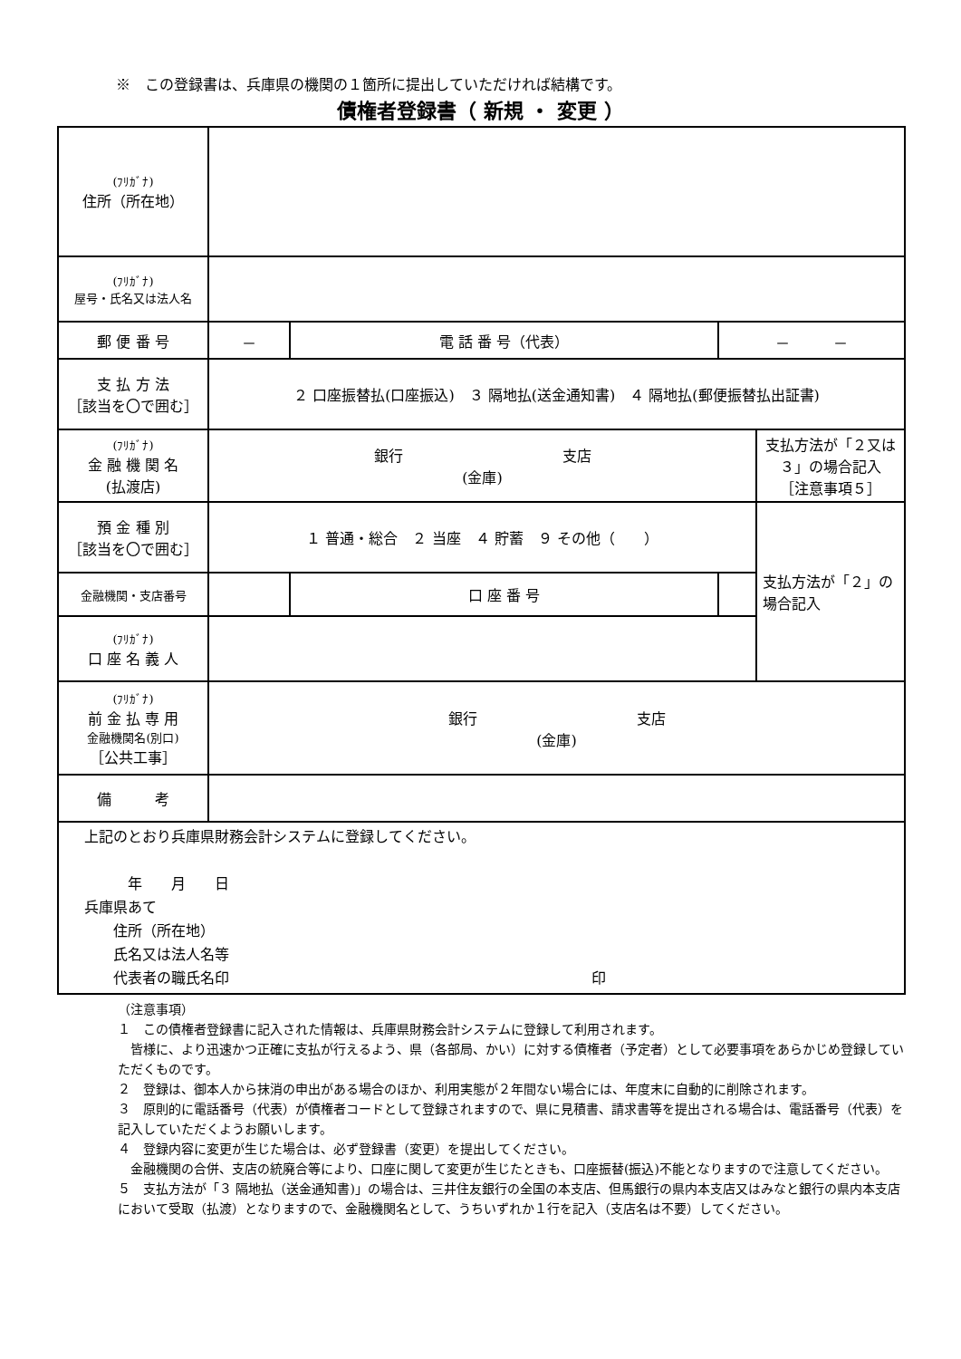※　この登録書は、兵庫県の機関の１箇所に提出していただければ結構です。
債権者登録書（ 新規 ・ 変更 ）
| (ﾌﾘｶﾞﾅ) 住所（所在地） | | | | |
| (ﾌﾘｶﾞﾅ) 屋号・氏名又は法人名 | | | | |
| 郵 便 番 号 | － | 電 話 番 号（代表） | － － | |
| 支 払 方 法 ［該当を〇で囲む］ | ２ 口座振替払(口座振込) ３ 隔地払(送金通知書) ４ 隔地払(郵便振替払出証書) | | | |
| (ﾌﾘｶﾞﾅ) 金 融 機 関 名 (払渡店) | 銀行 支店 (金庫) | | | 支払方法が「２又は３」の場合記入 ［注意事項５］ |
| 預 金 種 別 ［該当を〇で囲む］ | １ 普通・総合 ２ 当座 ４ 貯蓄 ９ その他（ ） | | | 支払方法が「２」の場合記入 |
| 金融機関・支店番号 | | 口 座 番 号 | | |
| (ﾌﾘｶﾞﾅ) 口 座 名 義 人 | | | | |
| (ﾌﾘｶﾞﾅ) 前 金 払 専 用 金融機関名(別口) ［公共工事］ | 銀行 支店 (金庫) | | | |
| 備 考 | | | | |
| 上記のとおり兵庫県財務会計システムに登録してください。 年 月 日 兵庫県あて 住所（所在地） 氏名又は法人名等 代表者の職氏名印 印 | | | | |
（注意事項）
１　この債権者登録書に記入された情報は、兵庫県財務会計システムに登録して利用されます。
　皆様に、より迅速かつ正確に支払が行えるよう、県（各部局、かい）に対する債権者（予定者）として必要事項をあらかじめ登録していただくものです。
２　登録は、御本人から抹消の申出がある場合のほか、利用実態が２年間ない場合には、年度末に自動的に削除されます。
３　原則的に電話番号（代表）が債権者コードとして登録されますので、県に見積書、請求書等を提出される場合は、電話番号（代表）を記入していただくようお願いします。
４　登録内容に変更が生じた場合は、必ず登録書（変更）を提出してください。
　金融機関の合併、支店の統廃合等により、口座に関して変更が生じたときも、口座振替(振込)不能となりますので注意してください。
５　支払方法が「３ 隔地払（送金通知書)」の場合は、三井住友銀行の全国の本支店、但馬銀行の県内本支店又はみなと銀行の県内本支店において受取（払渡）となりますので、金融機関名として、うちいずれか１行を記入（支店名は不要）してください。